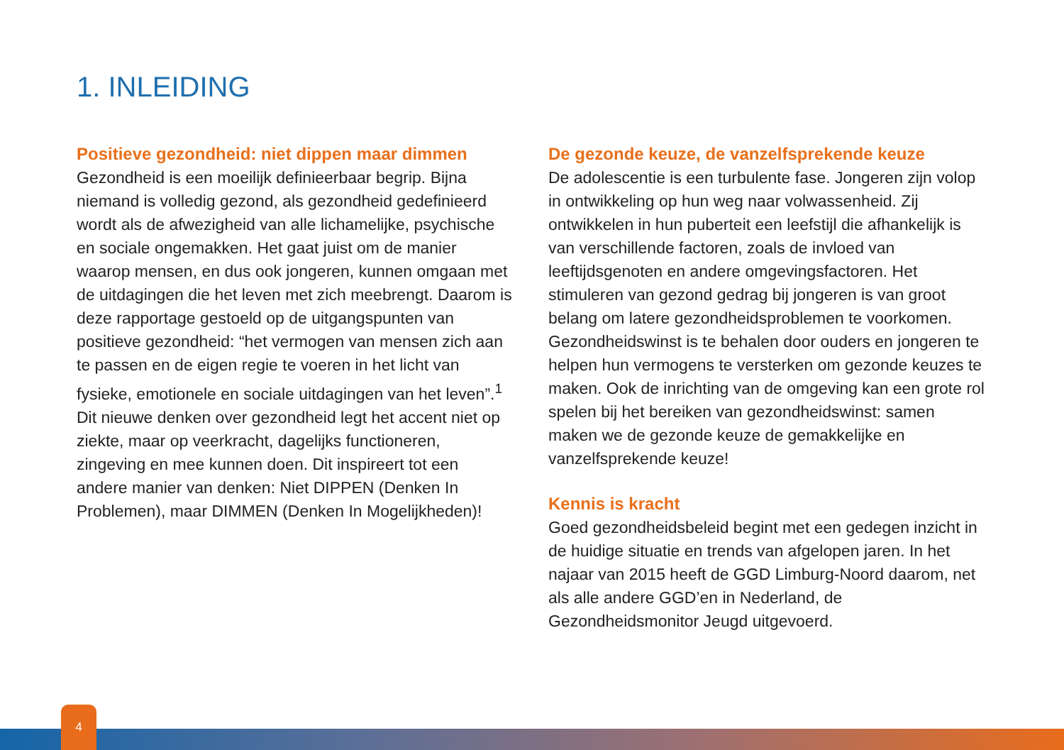1. INLEIDING
Positieve gezondheid: niet dippen maar dimmen
Gezondheid is een moeilijk definieerbaar begrip. Bijna niemand is volledig gezond, als gezondheid gedefinieerd wordt als de afwezigheid van alle lichamelijke, psychische en sociale ongemakken. Het gaat juist om de manier waarop mensen, en dus ook jongeren, kunnen omgaan met de uitdagingen die het leven met zich meebrengt. Daarom is deze rapportage gestoeld op de uitgangspunten van positieve gezondheid: “het vermogen van mensen zich aan te passen en de eigen regie te voeren in het licht van fysieke, emotionele en sociale uitdagingen van het leven”.<sup>1</sup> Dit nieuwe denken over gezondheid legt het accent niet op ziekte, maar op veerkracht, dagelijks functioneren, zingeving en mee kunnen doen. Dit inspireert tot een andere manier van denken: Niet DIPPEN (Denken In Problemen), maar DIMMEN (Denken In Mogelijkheden)!
De gezonde keuze, de vanzelfsprekende keuze
De adolescentie is een turbulente fase. Jongeren zijn volop in ontwikkeling op hun weg naar volwassenheid. Zij ontwikkelen in hun puberteit een leefstijl die afhankelijk is van verschillende factoren, zoals de invloed van leeftijdsgenoten en andere omgevingsfactoren. Het stimuleren van gezond gedrag bij jongeren is van groot belang om latere gezondheidsproblemen te voorkomen. Gezondheidswinst is te behalen door ouders en jongeren te helpen hun vermogens te versterken om gezonde keuzes te maken. Ook de inrichting van de omgeving kan een grote rol spelen bij het bereiken van gezondheidswinst: samen maken we de gezonde keuze de gemakkelijke en vanzelfsprekende keuze!
Kennis is kracht
Goed gezondheidsbeleid begint met een gedegen inzicht in de huidige situatie en trends van afgelopen jaren. In het najaar van 2015 heeft de GGD Limburg-Noord daarom, net als alle andere GGD’en in Nederland, de Gezondheidsmonitor Jeugd uitgevoerd.
4